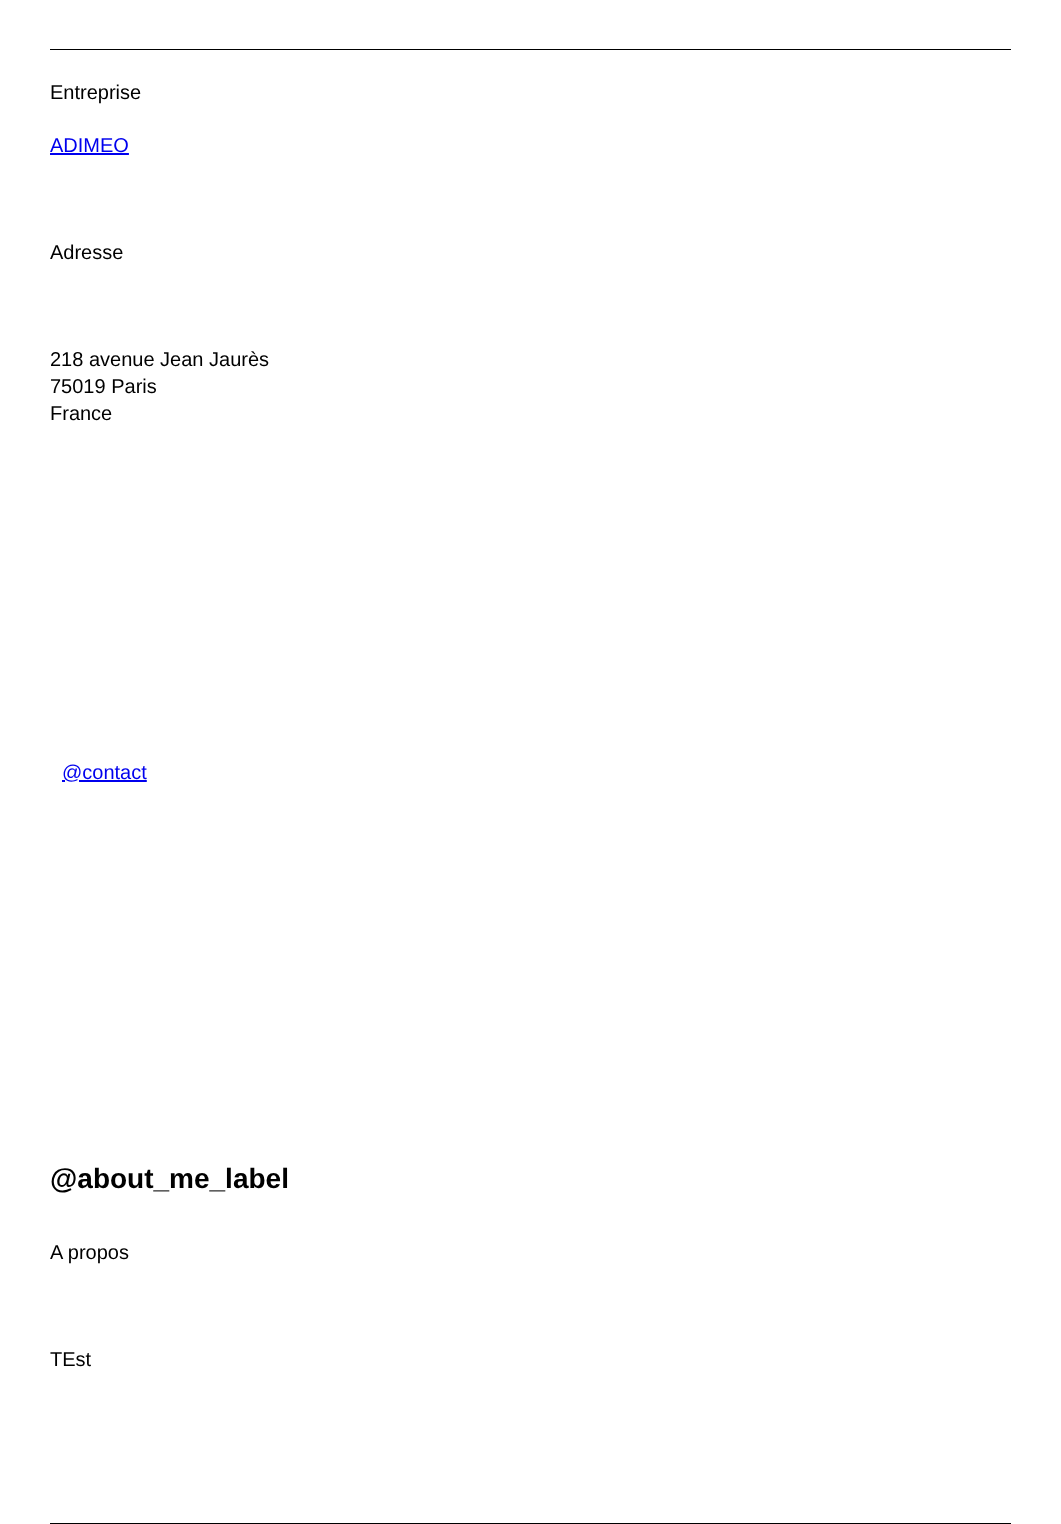Entreprise
ADIMEO
Adresse
218 avenue Jean Jaurès
75019 Paris
France
@contact
@about_me_label
A propos
TEst